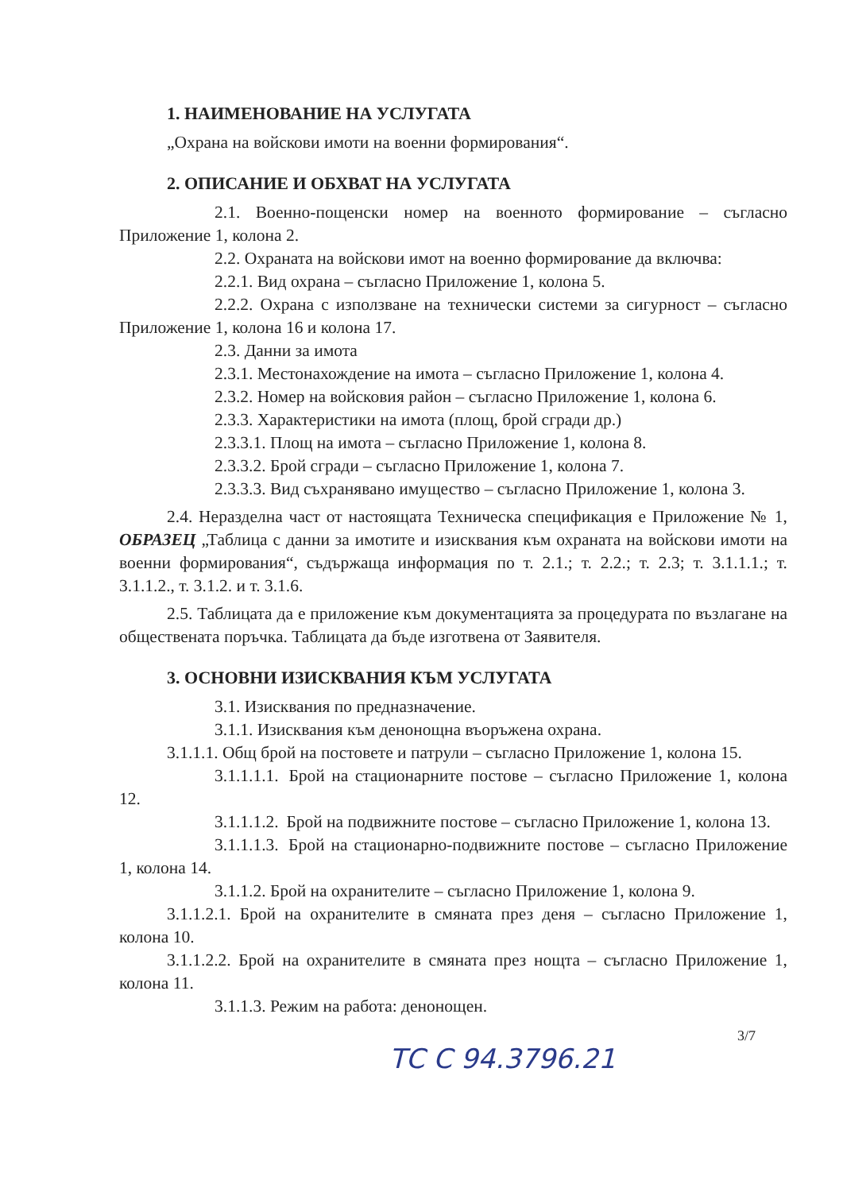1. НАИМЕНОВАНИЕ НА УСЛУГАТА
„Охрана на войскови имоти на военни формирования“.
2. ОПИСАНИЕ И ОБХВАТ НА УСЛУГАТА
2.1. Военно-пощенски номер на военното формирование – съгласно Приложение 1, колона 2.
2.2. Охраната на войскови имот на военно формирование да включва:
2.2.1. Вид охрана – съгласно Приложение 1, колона 5.
2.2.2. Охрана с използване на технически системи за сигурност – съгласно Приложение 1, колона 16 и колона 17.
2.3. Данни за имота
2.3.1. Местонахождение на имота – съгласно Приложение 1, колона 4.
2.3.2. Номер на войсковия район – съгласно Приложение 1, колона 6.
2.3.3. Характеристики на имота (площ, брой сгради др.)
2.3.3.1. Площ на имота – съгласно Приложение 1, колона 8.
2.3.3.2. Брой сгради – съгласно Приложение 1, колона 7.
2.3.3.3. Вид съхранявано имущество – съгласно Приложение 1, колона 3.
2.4. Неразделна част от настоящата Техническа спецификация е Приложение № 1, ОБРАЗЕЦ „Таблица с данни за имотите и изисквания към охраната на войскови имоти на военни формирования“, съдържаща информация по т. 2.1.; т. 2.2.; т. 2.3; т. 3.1.1.1.; т. 3.1.1.2., т. 3.1.2. и т. 3.1.6.
2.5. Таблицата да е приложение към документацията за процедурата по възлагане на обществената поръчка. Таблицата да бъде изготвена от Заявителя.
3. ОСНОВНИ ИЗИСКВАНИЯ КЪМ УСЛУГАТА
3.1. Изисквания по предназначение.
3.1.1. Изисквания към денонощна въоръжена охрана.
3.1.1.1. Общ брой на постовете и патрули – съгласно Приложение 1, колона 15.
3.1.1.1.1. Брой на стационарните постове – съгласно Приложение 1, колона 12.
3.1.1.1.2. Брой на подвижните постове – съгласно Приложение 1, колона 13.
3.1.1.1.3. Брой на стационарно-подвижните постове – съгласно Приложение 1, колона 14.
3.1.1.2. Брой на охранителите – съгласно Приложение 1, колона 9.
3.1.1.2.1. Брой на охранителите в смяната през деня – съгласно Приложение 1, колона 10.
3.1.1.2.2. Брой на охранителите в смяната през нощта – съгласно Приложение 1, колона 11.
3.1.1.3. Режим на работа: денонощен.
3/7
ТС С 94.3796.21